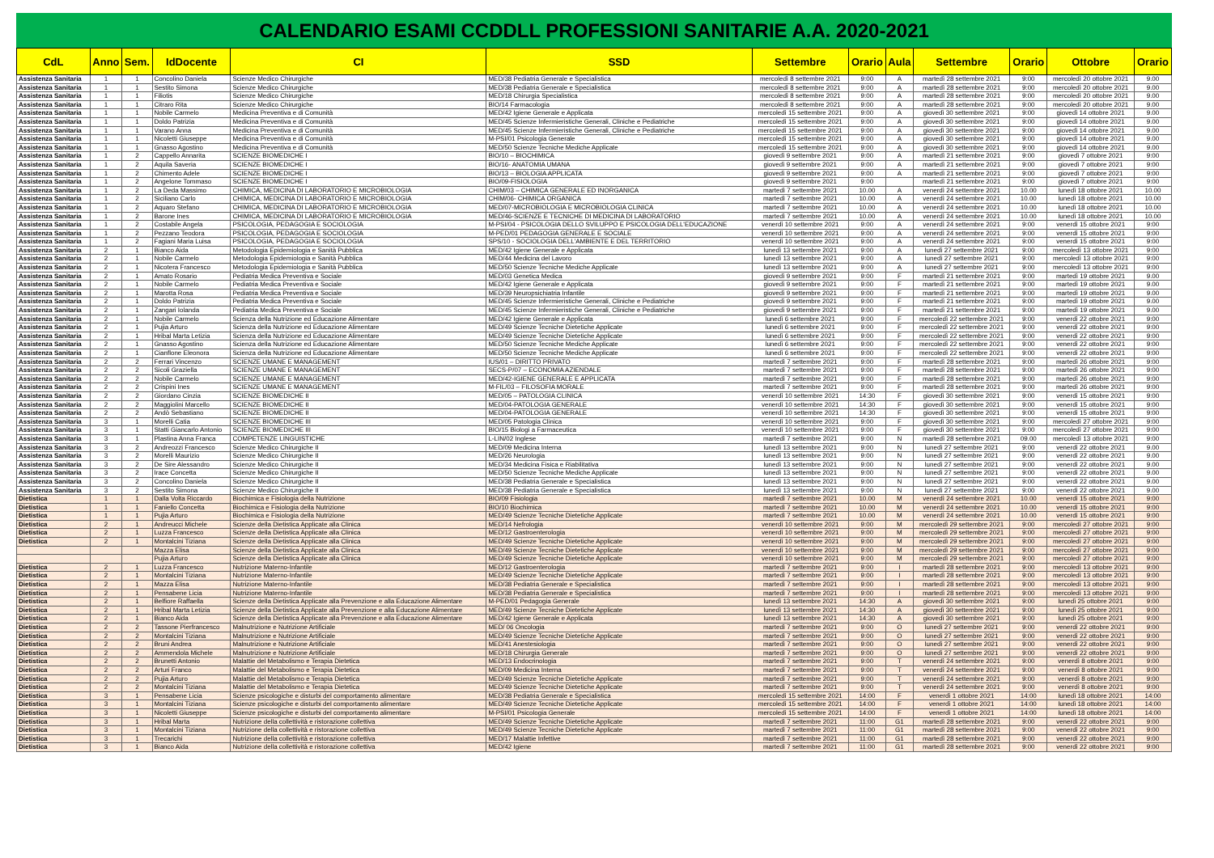CALENDARIO ESAMI CCDDLL PROFESSIONI SANITARIE A.A. 2020-2021
| CdL | Anno | Sem. | IdDocente | CI | SSD | Settembre | Orario | Aula | Settembre | Orario | Ottobre | Orario |
| --- | --- | --- | --- | --- | --- | --- | --- | --- | --- | --- | --- | --- |
| Assistenza Sanitaria | 1 | 1 | Concolino Daniela | Scienze Medico Chirurgiche | MED/38 Pediatria Generale e Specialistica | mercoledì 8 settembre 2021 | 9:00 | A | martedì 28 settembre 2021 | 9:00 | mercoledì 20 ottobre 2021 | 9.00 |
| Assistenza Sanitaria | 1 | 1 | Sestito Simona | Scienze Medico Chirurgiche | MED/38 Pediatria Generale e Specialistica | mercoledì 8 settembre 2021 | 9:00 | A | martedì 28 settembre 2021 | 9:00 | mercoledì 20 ottobre 2021 | 9.00 |
| Assistenza Sanitaria | 1 | 1 | Filiotis | Scienze Medico Chirurgiche | MED/18 Chirurgia Specialistica | mercoledì 8 settembre 2021 | 9:00 | A | martedì 28 settembre 2021 | 9:00 | mercoledì 20 ottobre 2021 | 9.00 |
| Assistenza Sanitaria | 1 | 1 | Citraro Rita | Scienze Medico Chirurgiche | BIO/14 Farmacologia | mercoledì 8 settembre 2021 | 9:00 | A | martedì 28 settembre 2021 | 9:00 | mercoledì 20 ottobre 2021 | 9.00 |
| Assistenza Sanitaria | 1 | 1 | Nobile Carmelo | Medicina Preventiva e di Comunità | MED/42 Igiene Generale e Applicata | mercoledì 15 settembre 2021 | 9:00 | A | giovedì 30 settembre 2021 | 9:00 | giovedì 14 ottobre 2021 | 9.00 |
| Assistenza Sanitaria | 1 | 1 | Doldo Patrizia | Medicina Preventiva e di Comunità | MED/45 Scienze Infermieristiche Generali, Cliniche e Pediatriche | mercoledì 15 settembre 2021 | 9:00 | A | giovedì 30 settembre 2021 | 9:00 | giovedì 14 ottobre 2021 | 9.00 |
| Assistenza Sanitaria | 1 | 1 | Varano Anna | Medicina Preventiva e di Comunità | MED/45 Scienze Infermieristiche Generali, Cliniche e Pediatriche | mercoledì 15 settembre 2021 | 9:00 | A | giovedì 30 settembre 2021 | 9:00 | giovedì 14 ottobre 2021 | 9.00 |
| Assistenza Sanitaria | 1 | 1 | Nicoletti Giuseppe | Medicina Preventiva e di Comunità | M-PSI/01 Psicologia Generale | mercoledì 15 settembre 2021 | 9:00 | A | giovedì 30 settembre 2021 | 9:00 | giovedì 14 ottobre 2021 | 9.00 |
| Assistenza Sanitaria | 1 | 1 | Gnasso Agostino | Medicina Preventiva e di Comunità | MED/50 Scienze Tecniche Mediche Applicate | mercoledì 15 settembre 2021 | 9:00 | A | giovedì 30 settembre 2021 | 9:00 | giovedì 14 ottobre 2021 | 9.00 |
| Assistenza Sanitaria | 1 | 2 | Cappello Annarita | SCIENZE BIOMEDICHE I | BIO/10 – BIOCHIMICA | giovedì 9 settembre 2021 | 9:00 | A | martedì 21 settembre 2021 | 9:00 | giovedì 7 ottobre 2021 | 9:00 |
| Assistenza Sanitaria | 1 | 2 | Aquila Saveria | SCIENZE BIOMEDICHE I | BIO/16- ANATOMIA UMANA | giovedì 9 settembre 2021 | 9:00 | A | martedì 21 settembre 2021 | 9:00 | giovedì 7 ottobre 2021 | 9:00 |
| Assistenza Sanitaria | 1 | 2 | Chimento Adele | SCIENZE BIOMEDICHE I | BIO/13 – BIOLOGIA APPLICATA | giovedì 9 settembre 2021 | 9:00 | A | martedì 21 settembre 2021 | 9:00 | giovedì 7 ottobre 2021 | 9:00 |
| Assistenza Sanitaria | 1 | 2 | Angelone Tommaso | SCIENZE BIOMEDICHE I | BIO/09-FISIOLOGIA | giovedì 9 settembre 2021 | 9:00 | | martedì 21 settembre 2021 | 9:00 | giovedì 7 ottobre 2021 | 9:00 |
| Assistenza Sanitaria | 1 | 2 | La Deda Massimo | CHIMICA, MEDICINA DI LABORATORIO E MICROBIOLOGIA | CHIM/03 – CHIMICA GENERALE ED INORGANICA | martedì 7 settembre 2021 | 10.00 | A | venerdì 24 settembre 2021 | 10.00 | lunedì 18 ottobre 2021 | 10.00 |
| Assistenza Sanitaria | 1 | 2 | Siciliano Carlo | CHIMICA, MEDICINA DI LABORATORIO E MICROBIOLOGIA | CHIM/06- CHIMICA ORGANICA | martedì 7 settembre 2021 | 10.00 | A | venerdì 24 settembre 2021 | 10.00 | lunedì 18 ottobre 2021 | 10.00 |
| Assistenza Sanitaria | 1 | 2 | Aquaro Stefano | CHIMICA, MEDICINA DI LABORATORIO E MICROBIOLOGIA | MED/07-MICROBIOLOGIA E MICROBIOLOGIA CLINICA | martedì 7 settembre 2021 | 10.00 | A | venerdì 24 settembre 2021 | 10.00 | lunedì 18 ottobre 2021 | 10.00 |
| Assistenza Sanitaria | 1 | 2 | Barone Ines | CHIMICA, MEDICINA DI LABORATORIO E MICROBIOLOGIA | MED/46-SCIENZE E TECNICHE DI MEDICINA DI LABORATORIO | martedì 7 settembre 2021 | 10.00 | A | venerdì 24 settembre 2021 | 10.00 | lunedì 18 ottobre 2021 | 10.00 |
| Assistenza Sanitaria | 1 | 2 | Costabile Angela | PSICOLOGIA, PEDAGOGIA E SOCIOLOGIA | M-PSI/04 - PSICOLOGIA DELLO SVILUPPO E PSICOLOGIA DELL'EDUCAZIONE | venerdì 10 settembre 2021 | 9:00 | A | venerdì 24 settembre 2021 | 9:00 | venerdì 15 ottobre 2021 | 9:00 |
| Assistenza Sanitaria | 1 | 2 | Pezzano Teodora | PSICOLOGIA, PEDAGOGIA E SOCIOLOGIA | M-PED/01 PEDAGOGIA GENERALE E SOCIALE | venerdì 10 settembre 2021 | 9:00 | A | venerdì 24 settembre 2021 | 9:00 | venerdì 15 ottobre 2021 | 9:00 |
| Assistenza Sanitaria | 1 | 2 | Fagiani Maria Luisa | PSICOLOGIA, PEDAGOGIA E SOCIOLOGIA | SPS/10 - SOCIOLOGIA DELL'AMBIENTE E DEL TERRITORIO | venerdì 10 settembre 2021 | 9:00 | A | venerdì 24 settembre 2021 | 9:00 | venerdì 15 ottobre 2021 | 9:00 |
| Assistenza Sanitaria | 2 | 1 | Bianco Aida | Metodologia Epidemiologia e Sanità Pubblica | MED/42 Igiene Generale e Applicata | lunedì 13 settembre 2021 | 9:00 | A | lunedì 27 settembre 2021 | 9:00 | mercoledì 13 ottobre 2021 | 9:00 |
| Assistenza Sanitaria | 2 | 1 | Nobile Carmelo | Metodologia Epidemiologia e Sanità Pubblica | MED/44 Medicina del Lavoro | lunedì 13 settembre 2021 | 9:00 | A | lunedì 27 settembre 2021 | 9:00 | mercoledì 13 ottobre 2021 | 9:00 |
| Assistenza Sanitaria | 2 | 1 | Nicotera Francesco | Metodologia Epidemiologia e Sanità Pubblica | MED/50 Scienze Tecniche Mediche Applicate | lunedì 13 settembre 2021 | 9:00 | A | lunedì 27 settembre 2021 | 9:00 | mercoledì 13 ottobre 2021 | 9:00 |
| Assistenza Sanitaria | 2 | 1 | Amato Rosario | Pediatria Medica Preventiva e Sociale | MED/03 Genetica Medica | giovedì 9 settembre 2021 | 9:00 | F | martedì 21 settembre 2021 | 9:00 | martedì 19 ottobre 2021 | 9.00 |
| Assistenza Sanitaria | 2 | 1 | Nobile Carmelo | Pediatria Medica Preventiva e Sociale | MED/42 Igiene Generale e Applicata | giovedì 9 settembre 2021 | 9:00 | F | martedì 21 settembre 2021 | 9:00 | martedì 19 ottobre 2021 | 9.00 |
| Assistenza Sanitaria | 2 | 1 | Marotta Rosa | Pediatria Medica Preventiva e Sociale | MED/39 Neuropsichiatria Infantile | giovedì 9 settembre 2021 | 9:00 | F | martedì 21 settembre 2021 | 9:00 | martedì 19 ottobre 2021 | 9.00 |
| Assistenza Sanitaria | 2 | 1 | Doldo Patrizia | Pediatria Medica Preventiva e Sociale | MED/45 Scienze Infermieristiche Generali, Cliniche e Pediatriche | giovedì 9 settembre 2021 | 9:00 | F | martedì 21 settembre 2021 | 9:00 | martedì 19 ottobre 2021 | 9.00 |
| Assistenza Sanitaria | 2 | 1 | Zangari Iolanda | Pediatria Medica Preventiva e Sociale | MED/45 Scienze Infermieristiche Generali, Cliniche e Pediatriche | giovedì 9 settembre 2021 | 9:00 | F | martedì 21 settembre 2021 | 9:00 | martedì 19 ottobre 2021 | 9.00 |
| Assistenza Sanitaria | 2 | 1 | Nobile Carmelo | Scienza della Nutrizione ed Educazione Alimentare | MED/42 Igiene Generale e Applicata | lunedì 6 settembre 2021 | 9:00 | F | mercoledì 22 settembre 2021 | 9:00 | venerdì 22 ottobre 2021 | 9:00 |
| Assistenza Sanitaria | 2 | 1 | Pujia Arturo | Scienza della Nutrizione ed Educazione Alimentare | MED/49 Scienze Tecniche Dietetiche Applicate | lunedì 6 settembre 2021 | 9:00 | F | mercoledì 22 settembre 2021 | 9:00 | venerdì 22 ottobre 2021 | 9:00 |
| Assistenza Sanitaria | 2 | 1 | Hribal Marta Letizia | Scienza della Nutrizione ed Educazione Alimentare | MED/49 Scienze Tecniche Dietetiche Applicate | lunedì 6 settembre 2021 | 9:00 | F | mercoledì 22 settembre 2021 | 9:00 | venerdì 22 ottobre 2021 | 9:00 |
| Assistenza Sanitaria | 2 | 1 | Gnasso Agostino | Scienza della Nutrizione ed Educazione Alimentare | MED/50 Scienze Tecniche Mediche Applicate | lunedì 6 settembre 2021 | 9:00 | F | mercoledì 22 settembre 2021 | 9:00 | venerdì 22 ottobre 2021 | 9:00 |
| Assistenza Sanitaria | 2 | 1 | Cianflone Eleonora | Scienza della Nutrizione ed Educazione Alimentare | MED/50 Scienze Tecniche Mediche Applicate | lunedì 6 settembre 2021 | 9:00 | F | mercoledì 22 settembre 2021 | 9:00 | venerdì 22 ottobre 2021 | 9:00 |
| Assistenza Sanitaria | 2 | 2 | Ferrari Vincenzo | SCIENZE UMANE E MANAGEMENT | IUS/01 – DIRITTO PRIVATO | martedì 7 settembre 2021 | 9:00 | F | martedì 28 settembre 2021 | 9:00 | martedì 26 ottobre 2021 | 9:00 |
| Assistenza Sanitaria | 2 | 2 | Sicoli Graziella | SCIENZE UMANE E MANAGEMENT | SECS-P/07 – ECONOMIA AZIENDALE | martedì 7 settembre 2021 | 9:00 | F | martedì 28 settembre 2021 | 9:00 | martedì 26 ottobre 2021 | 9:00 |
| Assistenza Sanitaria | 2 | 2 | Nobile Carmelo | SCIENZE UMANE E MANAGEMENT | MED/42-IGIENE GENERALE E APPLICATA | martedì 7 settembre 2021 | 9:00 | F | martedì 28 settembre 2021 | 9:00 | martedì 26 ottobre 2021 | 9:00 |
| Assistenza Sanitaria | 2 | 2 | Crispini Ines | SCIENZE UMANE E MANAGEMENT | M-FIL/03 – FILOSOFIA MORALE | martedì 7 settembre 2021 | 9:00 | F | martedì 28 settembre 2021 | 9:00 | martedì 26 ottobre 2021 | 9:00 |
| Assistenza Sanitaria | 2 | 2 | Giordano Cinzia | SCIENZE BIOMEDICHE II | MED/05 – PATOLOGIA CLINICA | venerdì 10 settembre 2021 | 14:30 | F | giovedì 30 settembre 2021 | 9:00 | venerdì 15 ottobre 2021 | 9:00 |
| Assistenza Sanitaria | 2 | 2 | Maggiolini Marcello | SCIENZE BIOMEDICHE II | MED/04-PATOLOGIA GENERALE | venerdì 10 settembre 2021 | 14:30 | F | giovedì 30 settembre 2021 | 9:00 | venerdì 15 ottobre 2021 | 9:00 |
| Assistenza Sanitaria | 2 | 2 | Andò Sebastiano | SCIENZE BIOMEDICHE II | MED/04-PATOLOGIA GENERALE | venerdì 10 settembre 2021 | 14:30 | F | giovedì 30 settembre 2021 | 9:00 | venerdì 15 ottobre 2021 | 9:00 |
| Assistenza Sanitaria | 3 | 1 | Morelli Catia | SCIENZE BIOMEDICHE III | MED/05 Patologia Clinica | venerdì 10 settembre 2021 | 9:00 | F | giovedì 30 settembre 2021 | 9:00 | mercoledì 27 ottobre 2021 | 9:00 |
| Assistenza Sanitaria | 3 | 1 | Statti Giancarlo Antonio | SCIENZE BIOMEDICHE III | BIO/15 Biologi a Farmaceutica | venerdì 10 settembre 2021 | 9:00 | F | giovedì 30 settembre 2021 | 9:00 | mercoledì 27 ottobre 2021 | 9:00 |
| Assistenza Sanitaria | 3 | 1 | Plastina Anna Franca | COMPETENZE LINGUISTICHE | L-LIN/02 Inglese | martedì 7 settembre 2021 | 9:00 | N | martedì 28 settembre 2021 | 09.00 | mercoledì 13 ottobre 2021 | 9:00 |
| Assistenza Sanitaria | 3 | 2 | Andreozzi Francesco | Scienze Medico Chirurgiche II | MED/09 Medicina Interna | lunedì 13 settembre 2021 | 9:00 | N | lunedì 27 settembre 2021 | 9:00 | venerdì 22 ottobre 2021 | 9.00 |
| Assistenza Sanitaria | 3 | 2 | Morelli Maurizio | Scienze Medico Chirurgiche II | MED/26 Neurologia | lunedì 13 settembre 2021 | 9:00 | N | lunedì 27 settembre 2021 | 9:00 | venerdì 22 ottobre 2021 | 9.00 |
| Assistenza Sanitaria | 3 | 2 | De Sire Alessandro | Scienze Medico Chirurgiche II | MED/34 Medicina Fisica e Riabilitativa | lunedì 13 settembre 2021 | 9:00 | N | lunedì 27 settembre 2021 | 9:00 | venerdì 22 ottobre 2021 | 9.00 |
| Assistenza Sanitaria | 3 | 2 | Irace Concetta | Scienze Medico Chirurgiche II | MED/50 Scienze Tecniche Mediche Applicate | lunedì 13 settembre 2021 | 9:00 | N | lunedì 27 settembre 2021 | 9:00 | venerdì 22 ottobre 2021 | 9.00 |
| Assistenza Sanitaria | 3 | 2 | Concolino Daniela | Scienze Medico Chirurgiche II | MED/38 Pediatria Generale e Specialistica | lunedì 13 settembre 2021 | 9:00 | N | lunedì 27 settembre 2021 | 9:00 | venerdì 22 ottobre 2021 | 9.00 |
| Assistenza Sanitaria | 3 | 2 | Sestito Simona | Scienze Medico Chirurgiche II | MED/38 Pediatria Generale e Specialistica | lunedì 13 settembre 2021 | 9:00 | N | lunedì 27 settembre 2021 | 9:00 | venerdì 22 ottobre 2021 | 9.00 |
| Dietistica | 1 | 1 | Dalla Volta Riccardo | Biochimica e Fisiologia della Nutrizione | BIO/09 Fisiologia | martedì 7 settembre 2021 | 10.00 | M | venerdì 24 settembre 2021 | 10.00 | venerdì 15 ottobre 2021 | 9:00 |
| Dietistica | 1 | 1 | Faniello Concetta | Biochimica e Fisiologia della Nutrizione | BIO/10 Biochimica | martedì 7 settembre 2021 | 10.00 | M | venerdì 24 settembre 2021 | 10.00 | venerdì 15 ottobre 2021 | 9:00 |
| Dietistica | 1 | 1 | Pujia Arturo | Biochimica e Fisiologia della Nutrizione | MED/49 Scienze Tecniche Dietetiche Applicate | martedì 7 settembre 2021 | 10.00 | M | venerdì 24 settembre 2021 | 10.00 | venerdì 15 ottobre 2021 | 9:00 |
| Dietistica | 2 | 1 | Andreucci Michele | Scienze della Dietistica Applicate alla Clinica | MED/14 Nefrologia | venerdì 10 settembre 2021 | 9:00 | M | mercoledì 29 settembre 2021 | 9:00 | mercoledì 27 ottobre 2021 | 9:00 |
| Dietistica | 2 | 1 | Luzza Francesco | Scienze della Dietistica Applicate alla Clinica | MED/12 Gastroenterologia | venerdì 10 settembre 2021 | 9:00 | M | mercoledì 29 settembre 2021 | 9:00 | mercoledì 27 ottobre 2021 | 9:00 |
| Dietistica | 2 | 1 | Montalcini Tiziana | Scienze della Dietistica Applicate alla Clinica | MED/49 Scienze Tecniche Dietetiche Applicate | venerdì 10 settembre 2021 | 9:00 | M | mercoledì 29 settembre 2021 | 9:00 | mercoledì 27 ottobre 2021 | 9:00 |
| | | | Mazza Elisa | Scienze della Dietistica Applicate alla Clinica | MED/49 Scienze Tecniche Dietetiche Applicate | venerdì 10 settembre 2021 | 9:00 | M | mercoledì 29 settembre 2021 | 9:00 | mercoledì 27 ottobre 2021 | 9:00 |
| | | | Pujia Arturo | Scienze della Dietistica Applicate alla Clinica | MED/49 Scienze Tecniche Dietetiche Applicate | venerdì 10 settembre 2021 | 9:00 | M | mercoledì 29 settembre 2021 | 9:00 | mercoledì 27 ottobre 2021 | 9:00 |
| Dietistica | 2 | 1 | Luzza Francesco | Nutrizione Materno-Infantile | MED/12 Gastroenterologia | martedì 7 settembre 2021 | 9:00 | I | martedì 28 settembre 2021 | 9:00 | mercoledì 13 ottobre 2021 | 9:00 |
| Dietistica | 2 | 1 | Montalcini Tiziana | Nutrizione Materno-Infantile | MED/49 Scienze Tecniche Dietetiche Applicate | martedì 7 settembre 2021 | 9:00 | I | martedì 28 settembre 2021 | 9:00 | mercoledì 13 ottobre 2021 | 9:00 |
| Dietistica | 2 | 1 | Mazza Elisa | Nutrizione Materno-Infantile | MED/38 Pediatria Generale e Specialistica | martedì 7 settembre 2021 | 9:00 | I | martedì 28 settembre 2021 | 9:00 | mercoledì 13 ottobre 2021 | 9:00 |
| Dietistica | 2 | 1 | Pensabene Licia | Nutrizione Materno-Infantile | MED/38 Pediatria Generale e Specialistica | martedì 7 settembre 2021 | 9:00 | I | martedì 28 settembre 2021 | 9:00 | mercoledì 13 ottobre 2021 | 9:00 |
| Dietistica | 2 | 1 | Belfiore Raffaella | Scienze della Dietistica Applicate alla Prevenzione e alla Educazione Alimentare | M-PED/01 Pedagogia Generale | lunedì 13 settembre 2021 | 14:30 | A | giovedì 30 settembre 2021 | 9:00 | lunedì 25 ottobre 2021 | 9:00 |
| Dietistica | 2 | 1 | Hribal Marta Letizia | Scienze della Dietistica Applicate alla Prevenzione e alla Educazione Alimentare | MED/49 Scienze Tecniche Dietetiche Applicate | lunedì 13 settembre 2021 | 14:30 | A | giovedì 30 settembre 2021 | 9:00 | lunedì 25 ottobre 2021 | 9:00 |
| Dietistica | 2 | 1 | Bianco Aida | Scienze della Dietistica Applicate alla Prevenzione e alla Educazione Alimentare | MED/42 Igiene Generale e Applicata | lunedì 13 settembre 2021 | 14:30 | A | giovedì 30 settembre 2021 | 9:00 | lunedì 25 ottobre 2021 | 9:00 |
| Dietistica | 2 | 2 | Tassone Pierfrancesco | Malnutrizione e Nutrizione Artificiale | MED/ 06 Oncologia | martedì 7 settembre 2021 | 9:00 | O | lunedì 27 settembre 2021 | 9:00 | venerdì 22 ottobre 2021 | 9:00 |
| Dietistica | 2 | 2 | Montalcini Tiziana | Malnutrizione e Nutrizione Artificiale | MED/49 Scienze Tecniche Dietetiche Applicate | martedì 7 settembre 2021 | 9:00 | O | lunedì 27 settembre 2021 | 9:00 | venerdì 22 ottobre 2021 | 9:00 |
| Dietistica | 2 | 2 | Bruni Andrea | Malnutrizione e Nutrizione Artificiale | MED/41 Anestesiologia | martedì 7 settembre 2021 | 9:00 | O | lunedì 27 settembre 2021 | 9:00 | venerdì 22 ottobre 2021 | 9:00 |
| Dietistica | 2 | 2 | Ammendola Michele | Malnutrizione e Nutrizione Artificiale | MED/18 Chirurgia Generale | martedì 7 settembre 2021 | 9:00 | O | lunedì 27 settembre 2021 | 9:00 | venerdì 22 ottobre 2021 | 9:00 |
| Dietistica | 2 | 2 | Brunetti Antonio | Malattie del Metabolismo e Terapia Dietetica | MED/13 Endocrinologia | martedì 7 settembre 2021 | 9:00 | T | venerdì 24 settembre 2021 | 9:00 | venerdì 8 ottobre 2021 | 9:00 |
| Dietistica | 2 | 2 | Arturi Franco | Malattie del Metabolismo e Terapia Dietetica | MED/09 Medicina Interna | martedì 7 settembre 2021 | 9:00 | T | venerdì 24 settembre 2021 | 9:00 | venerdì 8 ottobre 2021 | 9:00 |
| Dietistica | 2 | 2 | Pujia Arturo | Malattie del Metabolismo e Terapia Dietetica | MED/49 Scienze Tecniche Dietetiche Applicate | martedì 7 settembre 2021 | 9:00 | T | venerdì 24 settembre 2021 | 9:00 | venerdì 8 ottobre 2021 | 9:00 |
| Dietistica | 2 | 2 | Montalcini Tiziana | Malattie del Metabolismo e Terapia Dietetica | MED/49 Scienze Tecniche Dietetiche Applicate | martedì 7 settembre 2021 | 9:00 | T | venerdì 24 settembre 2021 | 9:00 | venerdì 8 ottobre 2021 | 9:00 |
| Dietistica | 3 | 1 | Pensabene Licia | Scienze psicologiche e disturbi del comportamento alimentare | MED/38 Pediatria Generale e Specialistica | mercoledì 15 settembre 2021 | 14:00 | F | venerdì 1 ottobre 2021 | 14:00 | lunedì 18 ottobre 2021 | 14:00 |
| Dietistica | 3 | 1 | Montalcini Tiziana | Scienze psicologiche e disturbi del comportamento alimentare | MED/49 Scienze Tecniche Dietetiche Applicate | mercoledì 15 settembre 2021 | 14:00 | F | venerdì 1 ottobre 2021 | 14:00 | lunedì 18 ottobre 2021 | 14:00 |
| Dietistica | 3 | 1 | Nicoletti Giuseppe | Scienze psicologiche e disturbi del comportamento alimentare | M-PSI/01 Psicologia Generale | mercoledì 15 settembre 2021 | 14:00 | F | venerdì 1 ottobre 2021 | 14:00 | lunedì 18 ottobre 2021 | 14:00 |
| Dietistica | 3 | 1 | Hribal Marta | Nutrizione della collettività e ristorazione collettiva | MED/49 Scienze Tecniche Dietetiche Applicate | martedì 7 settembre 2021 | 11:00 | G1 | martedì 28 settembre 2021 | 9:00 | venerdì 22 ottobre 2021 | 9:00 |
| Dietistica | 3 | 1 | Montalcini Tiziana | Nutrizione della collettività e ristorazione collettiva | MED/49 Scienze Tecniche Dietetiche Applicate | martedì 7 settembre 2021 | 11:00 | G1 | martedì 28 settembre 2021 | 9:00 | venerdì 22 ottobre 2021 | 9:00 |
| Dietistica | 3 | 1 | Trecarichi | Nutrizione della collettività e ristorazione collettiva | MED/17 Malattie Infettive | martedì 7 settembre 2021 | 11:00 | G1 | martedì 28 settembre 2021 | 9:00 | venerdì 22 ottobre 2021 | 9:00 |
| Dietistica | 3 | 1 | Bianco Aida | Nutrizione della collettività e ristorazione collettiva | MED/42 Igiene | martedì 7 settembre 2021 | 11:00 | G1 | martedì 28 settembre 2021 | 9:00 | venerdì 22 ottobre 2021 | 9:00 |